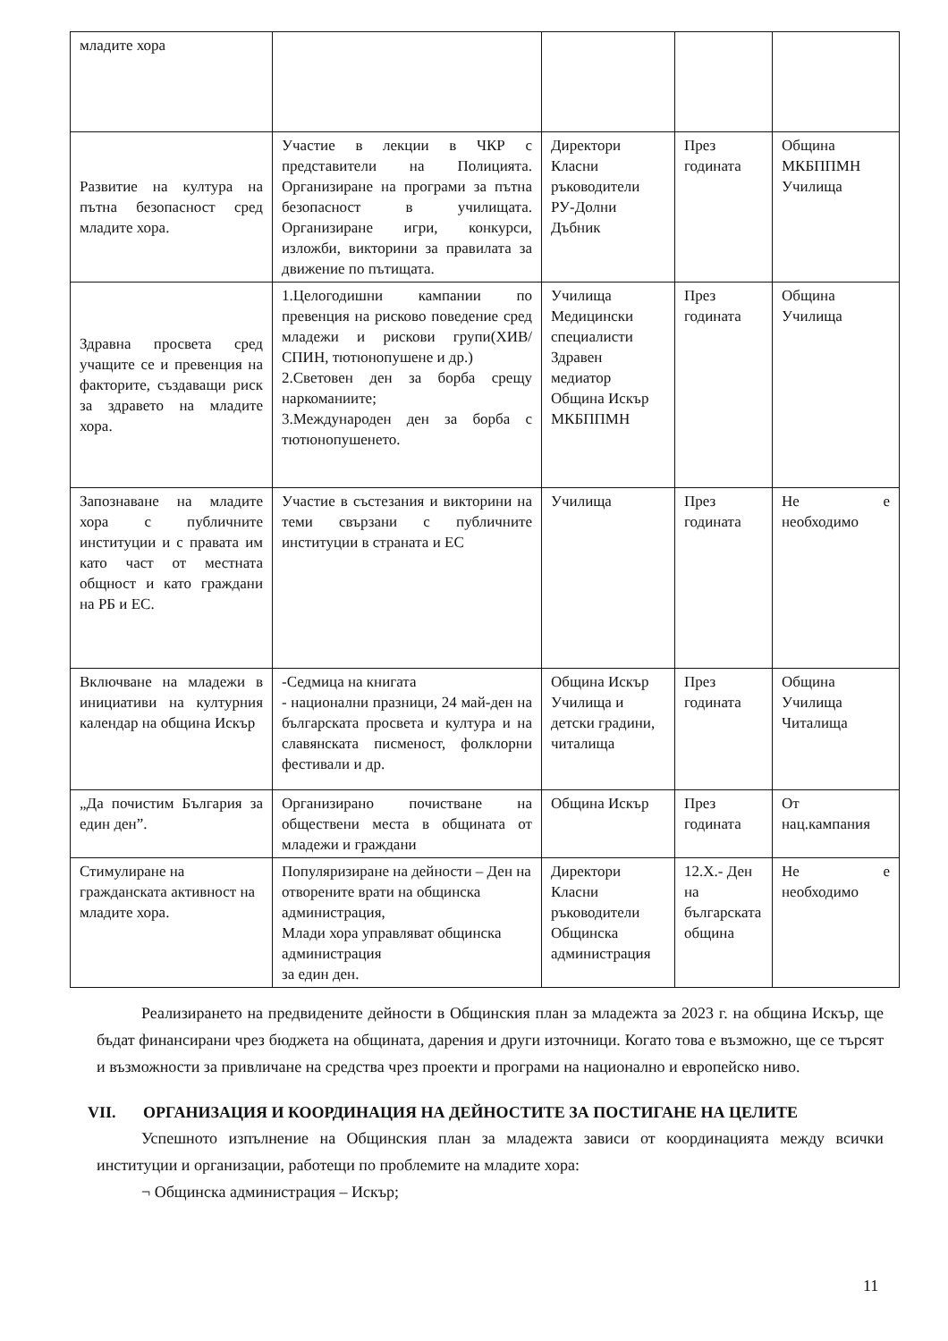| младите хора | | | | |
| Развитие на култура на пътна безопасност сред младите хора. | Участие в лекции в ЧКР с представители на Полицията. Организиране на програми за пътна безопасност в училищата. Организиране игри, конкурси, изложби, викторини за правилата за движение по пътищата. | Директори Класни ръководители РУ-Долни Дъбник | През годината | Община МКБППМН Училища |
| Здравна просвета сред учащите се и превенция на факторите, създаващи риск за здравето на младите хора. | 1.Целогодишни кампании по превенция на рисково поведение сред младежи и рискови групи(ХИВ/СПИН, тютюнопушене и др.) 2.Световен ден за борба срещу наркоманиите; 3.Международен ден за борба с тютюнопушенето. | Училища Медицински специалисти Здравен медиатор Община Искър МКБППМН | През годината | Община Училища |
| Запознаване на младите хора с публичните институции и с правата им като част от местната общност и като граждани на РБ и ЕС. | Участие в състезания и викторини на теми свързани с публичните институции в страната и ЕС | Училища | През годината | Не е необходимо |
| Включване на младежи в инициативи на културния календар на община Искър | -Седмица на книгата - национални празници, 24 май-ден на българската просвета и култура и на славянската писменост, фолклорни фестивали и др. | Община Искър Училища и детски градини, читалища | През годината | Община Училища Читалища |
| „Да почистим България за един ден”. | Организирано почистване на обществени места в общината от младежи и граждани | Община Искър | През годината | От нац.кампания |
| Стимулиране на гражданската активност на младите хора. | Популяризиране на дейности – Ден на отворените врати на общинска администрация, Млади хора управляват общинска администрация за един ден. | Директори Класни ръководители Общинска администрация | 12.Х.- Ден на българската община | Не е необходимо |
Реализирането на предвидените дейности в Общинския план за младежта за 2023 г. на община Искър, ще бъдат финансирани чрез бюджета на общината, дарения и други източници. Когато това е възможно, ще се търсят и възможности за привличане на средства чрез проекти и програми на национално и европейско ниво.
VII. ОРГАНИЗАЦИЯ И КООРДИНАЦИЯ НА ДЕЙНОСТИТЕ ЗА ПОСТИГАНЕ НА ЦЕЛИТЕ
Успешното изпълнение на Общинския план за младежта зависи от координацията между всички институции и организации, работещи по проблемите на младите хора:
¬ Общинска администрация – Искър;
11